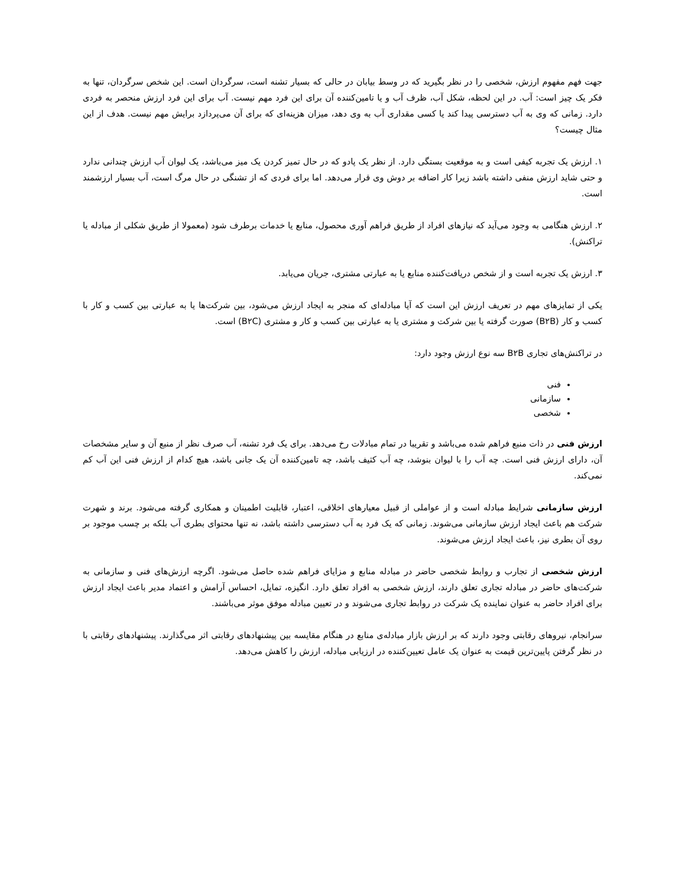جهت فهم مفهوم ارزش، شخصی را در نظر بگیرید که در وسط بیابان در حالی که بسیار تشنه است، سرگردان است. این شخص سرگردان، تنها به فکر یک چیز است: آب. در این لحظه، شکل آب، ظرف آب و یا تامین‌کننده آن برای این فرد مهم نیست. آب برای این فرد ارزش منحصر به فردی دارد. زمانی که وی به آب دسترسی پیدا کند یا کسی مقداری آب به وی دهد، میزان هزینه‌ای که برای آن می‌پردازد برایش مهم نیست. هدف از این مثال چیست؟
۱. ارزش یک تجربه کیفی است و به موقعیت بستگی دارد. از نظر یک پادو که در حال تمیز کردن یک میز می‌باشد، یک لیوان آب ارزش چندانی ندارد و حتی شاید ارزش منفی داشته باشد زیرا کار اضافه بر دوش وی قرار می‌دهد. اما برای فردی که از تشنگی در حال مرگ است، آب بسیار ارزشمند است.
۲. ارزش هنگامی به وجود می‌آید که نیازهای افراد از طریق فراهم آوری محصول، منابع یا خدمات برطرف شود (معمولا از طریق شکلی از مبادله یا تراکنش).
۳. ارزش یک تجربه است و از شخص دریافت‌کننده منابع یا به عبارتی مشتری، جریان می‌یابد.
یکی از تمایزهای مهم در تعریف ارزش این است که آیا مبادله‌ای که منجر به ایجاد ارزش می‌شود، بین شرکت‌ها یا به عبارتی بین کسب و کار با کسب و کار (B۲B) صورت گرفته یا بین شرکت و مشتری یا به عبارتی بین کسب و کار و مشتری (B۲C) است.
در تراکنش‌های تجاری B۲B سه نوع ارزش وجود دارد:
فنی
سازمانی
شخصی
ارزش فنی در ذات منبع فراهم شده می‌باشد و تقریبا در تمام مبادلات رخ می‌دهد. برای یک فرد تشنه، آب صرف نظر از منبع آن و سایر مشخصات آن، دارای ارزش فنی است. چه آب را با لیوان بنوشد، چه آب کثیف باشد، چه تامین‌کننده آن یک جانی باشد، هیچ کدام از ارزش فنی این آب کم نمی‌کند.
ارزش سازمانی شرایط مبادله است و از عواملی از قبیل معیارهای اخلاقی، اعتبار، قابلیت اطمینان و همکاری گرفته می‌شود. برند و شهرت شرکت هم باعث ایجاد ارزش سازمانی می‌شوند. زمانی که یک فرد به آب دسترسی داشته باشد، نه تنها محتوای بطری آب بلکه بر چسب موجود بر روی آن بطری نیز، باعث ایجاد ارزش می‌شوند.
ارزش شخصی از تجارب و روابط شخصی حاضر در مبادله منابع و مزایای فراهم شده حاصل می‌شود. اگرچه ارزش‌های فنی و سازمانی به شرکت‌های حاضر در مبادله تجاری تعلق دارند، ارزش شخصی به افراد تعلق دارد. انگیزه، تمایل، احساس آرامش و اعتماد مدیر باعث ایجاد ارزش برای افراد حاضر به عنوان نماینده یک شرکت در روابط تجاری می‌شوند و در تعیین مبادله موفق موثر می‌باشند.
سرانجام، نیروهای رقابتی وجود دارند که بر ارزش بازار مبادله‌ی منابع در هنگام مقایسه بین پیشنهادهای رقابتی اثر می‌گذارند. پیشنهادهای رقابتی با در نظر گرفتن پایین‌ترین قیمت به عنوان یک عامل تعیین‌کننده در ارزیابی مبادله، ارزش را کاهش می‌دهد.